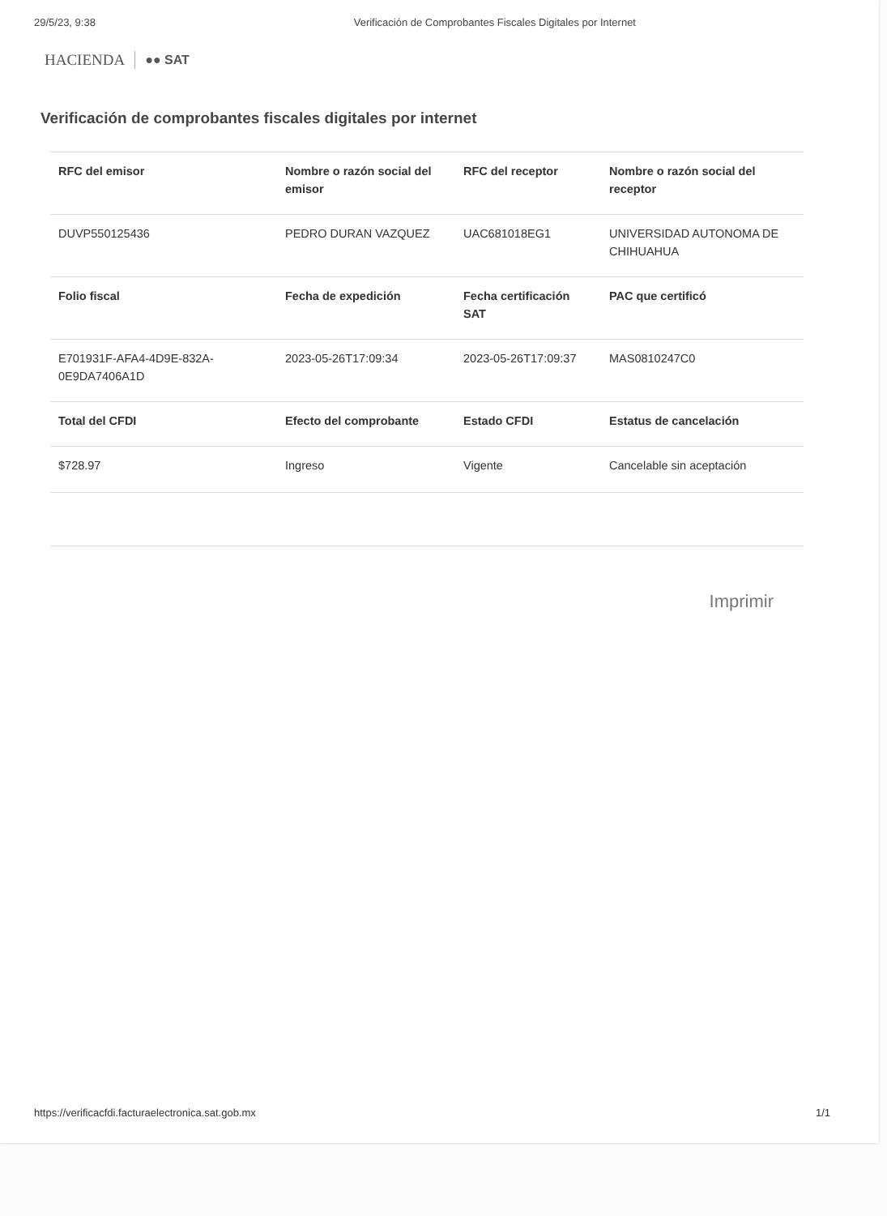29/5/23, 9:38 Verificación de Comprobantes Fiscales Digitales por Internet
HACIENDA ●● SAT
Verificación de comprobantes fiscales digitales por internet
| RFC del emisor | Nombre o razón social del emisor | RFC del receptor | Nombre o razón social del receptor |
| --- | --- | --- | --- |
| DUVP550125436 | PEDRO DURAN VAZQUEZ | UAC681018EG1 | UNIVERSIDAD AUTONOMA DE CHIHUAHUA |
| Folio fiscal | Fecha de expedición | Fecha certificación SAT | PAC que certificó |
| E701931F-AFA4-4D9E-832A-0E9DA7406A1D | 2023-05-26T17:09:34 | 2023-05-26T17:09:37 | MAS0810247C0 |
| Total del CFDI | Efecto del comprobante | Estado CFDI | Estatus de cancelación |
| $728.97 | Ingreso | Vigente | Cancelable sin aceptación |
Imprimir
https://verificacfdi.facturaelectronica.sat.gob.mx 1/1